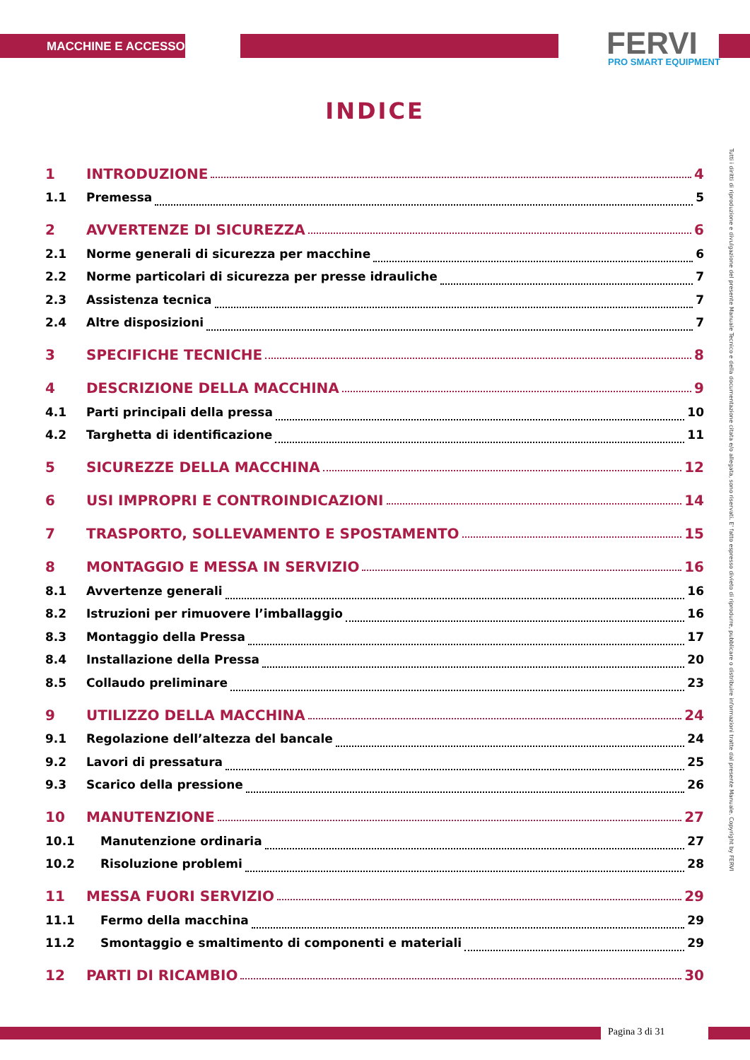MACCHINE E ACCESSORI FERVI PRO SMART EQUIPMENT
INDICE
1 INTRODUZIONE 4
1.1 Premessa 5
2 AVVERTENZE DI SICUREZZA 6
2.1 Norme generali di sicurezza per macchine 6
2.2 Norme particolari di sicurezza per presse idrauliche 7
2.3 Assistenza tecnica 7
2.4 Altre disposizioni 7
3 SPECIFICHE TECNICHE 8
4 DESCRIZIONE DELLA MACCHINA 9
4.1 Parti principali della pressa 10
4.2 Targhetta di identificazione 11
5 SICUREZZE DELLA MACCHINA 12
6 USI IMPROPRI E CONTROINDICAZIONI 14
7 TRASPORTO, SOLLEVAMENTO E SPOSTAMENTO 15
8 MONTAGGIO E MESSA IN SERVIZIO 16
8.1 Avvertenze generali 16
8.2 Istruzioni per rimuovere l’imballaggio 16
8.3 Montaggio della Pressa 17
8.4 Installazione della Pressa 20
8.5 Collaudo preliminare 23
9 UTILIZZO DELLA MACCHINA 24
9.1 Regolazione dell’altezza del bancale 24
9.2 Lavori di pressatura 25
9.3 Scarico della pressione 26
10 MANUTENZIONE 27
10.1 Manutenzione ordinaria 27
10.2 Risoluzione problemi 28
11 MESSA FUORI SERVIZIO 29
11.1 Fermo della macchina 29
11.2 Smontaggio e smaltimento di componenti e materiali 29
12 PARTI DI RICAMBIO 30
Tutti i diritti di riproduzione e divulgazione del presente Manuale Tecnico e della documentazione citata e/o allegata, sono riservati. E' fatto espresso divieto di riprodurre, pubblicare o distribuire informazioni tratte dal presente Manuale. Copyright by FERVI
Pagina 3 di 31